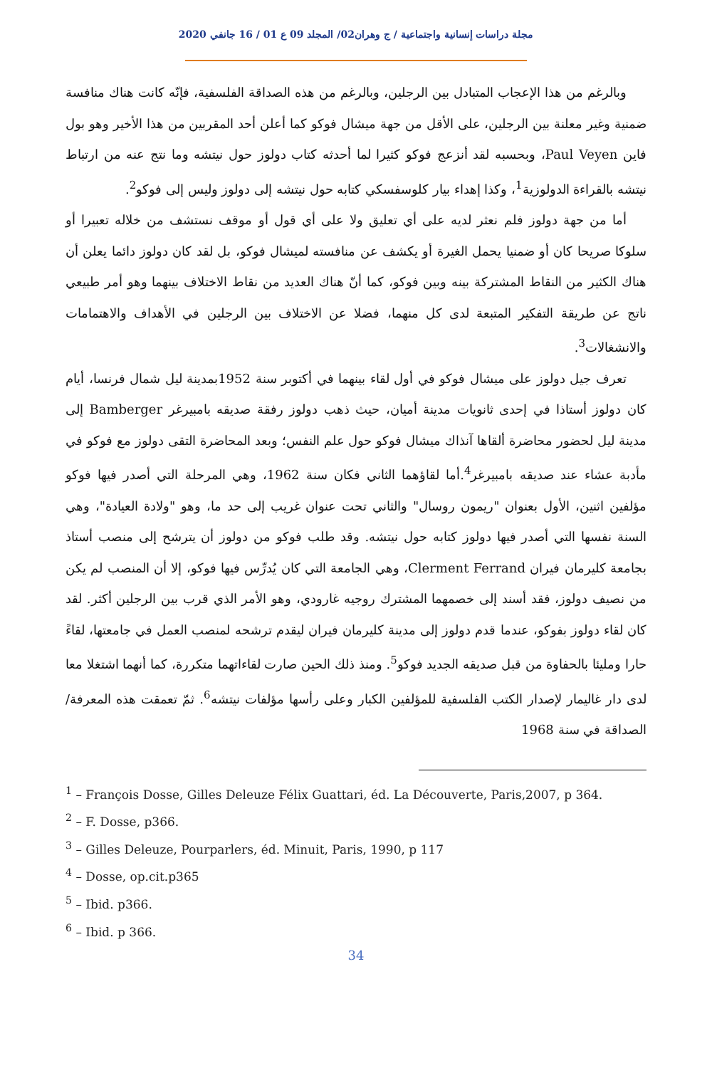مجلة دراسات إنسانية واجتماعية / ج وهران02/ المجلد 09 ع 01 / 16 جانفي 2020
وبالرغم من هذا الإعجاب المتبادل بين الرجلين، وبالرغم من هذه الصداقة الفلسفية، فإنّه كانت هناك منافسة ضمنية وغير معلنة بين الرجلين، على الأقل من جهة ميشال فوكو كما أعلن أحد المقربين من هذا الأخير وهو بول فاين Paul Veyen، وبحسبه لقد أنزعج فوكو كثيرا لما أحدثه كتاب دولوز حول نيتشه وما نتج عنه من ارتباط نيتشه بالقراءة الدولوزية<sup>1</sup>، وكذا إهداء بيار كلوسفسكي كتابه حول نيتشه إلى دولوز وليس إلى فوكو<sup>2</sup>.
أما من جهة دولوز فلم نعثر لديه على أي تعليق ولا على أي قول أو موقف نستشف من خلاله تعبيرا أو سلوكا صريحا كان أو ضمنيا يحمل الغيرة أو يكشف عن منافسته لميشال فوكو، بل لقد كان دولوز دائما يعلن أن هناك الكثير من النقاط المشتركة بينه وبين فوكو، كما أنّ هناك العديد من نقاط الاختلاف بينهما وهو أمر طبيعي ناتج عن طريقة التفكير المتبعة لدى كل منهما، فضلا عن الاختلاف بين الرجلين في الأهداف والاهتمامات والانشغالات<sup>3</sup>.
تعرف جيل دولوز على ميشال فوكو في أول لقاء بينهما في أكتوبر سنة 1952بمدينة ليل شمال فرنسا، أيام كان دولوز أستاذا في إحدى ثانويات مدينة أميان، حيث ذهب دولوز رفقة صديقه بامبيرغر Bamberger إلى مدينة ليل لحضور محاضرة ألقاها آنذاك ميشال فوكو حول علم النفس؛ وبعد المحاضرة التقى دولوز مع فوكو في مأدبة عشاء عند صديقه بامبيرغر<sup>4</sup>.أما لقاؤهما الثاني فكان سنة 1962، وهي المرحلة التي أصدر فيها فوكو مؤلفين اثنين، الأول بعنوان "ريمون روسال" والثاني تحت عنوان غريب إلى حد ما، وهو "ولادة العيادة"، وهي السنة نفسها التي أصدر فيها دولوز كتابه حول نيتشه. وقد طلب فوكو من دولوز أن يترشح إلى منصب أستاذ بجامعة كليرمان فيران Clerment Ferrand، وهي الجامعة التي كان يُدرِّس فيها فوكو، إلا أن المنصب لم يكن من نصيف دولوز، فقد أسند إلى خصمهما المشترك روجيه غارودي، وهو الأمر الذي قرب بين الرجلين أكثر. لقد كان لقاء دولوز بفوكو، عندما قدم دولوز إلى مدينة كليرمان فيران ليقدم ترشحه لمنصب العمل في جامعتها، لقاءً حارا ومليئا بالحفاوة من قبل صديقه الجديد فوكو<sup>5</sup>. ومنذ ذلك الحين صارت لقاءاتهما متكررة، كما أنهما اشتغلا معا لدى دار غاليمار لإصدار الكتب الفلسفية للمؤلفين الكبار وعلى رأسها مؤلفات نيتشه<sup>6</sup>. ثمّ تعمقت هذه المعرفة/ الصداقة في سنة 1968
<sup>1</sup> – François Dosse, Gilles Deleuze Félix Guattari, éd. La Découverte, Paris,2007, p 364.
<sup>2</sup> – F. Dosse, p366.
<sup>3</sup> – Gilles Deleuze, Pourparlers, éd. Minuit, Paris, 1990, p 117
<sup>4</sup> – Dosse, op.cit.p365
<sup>5</sup> – Ibid. p366.
<sup>6</sup> – Ibid. p 366.
34